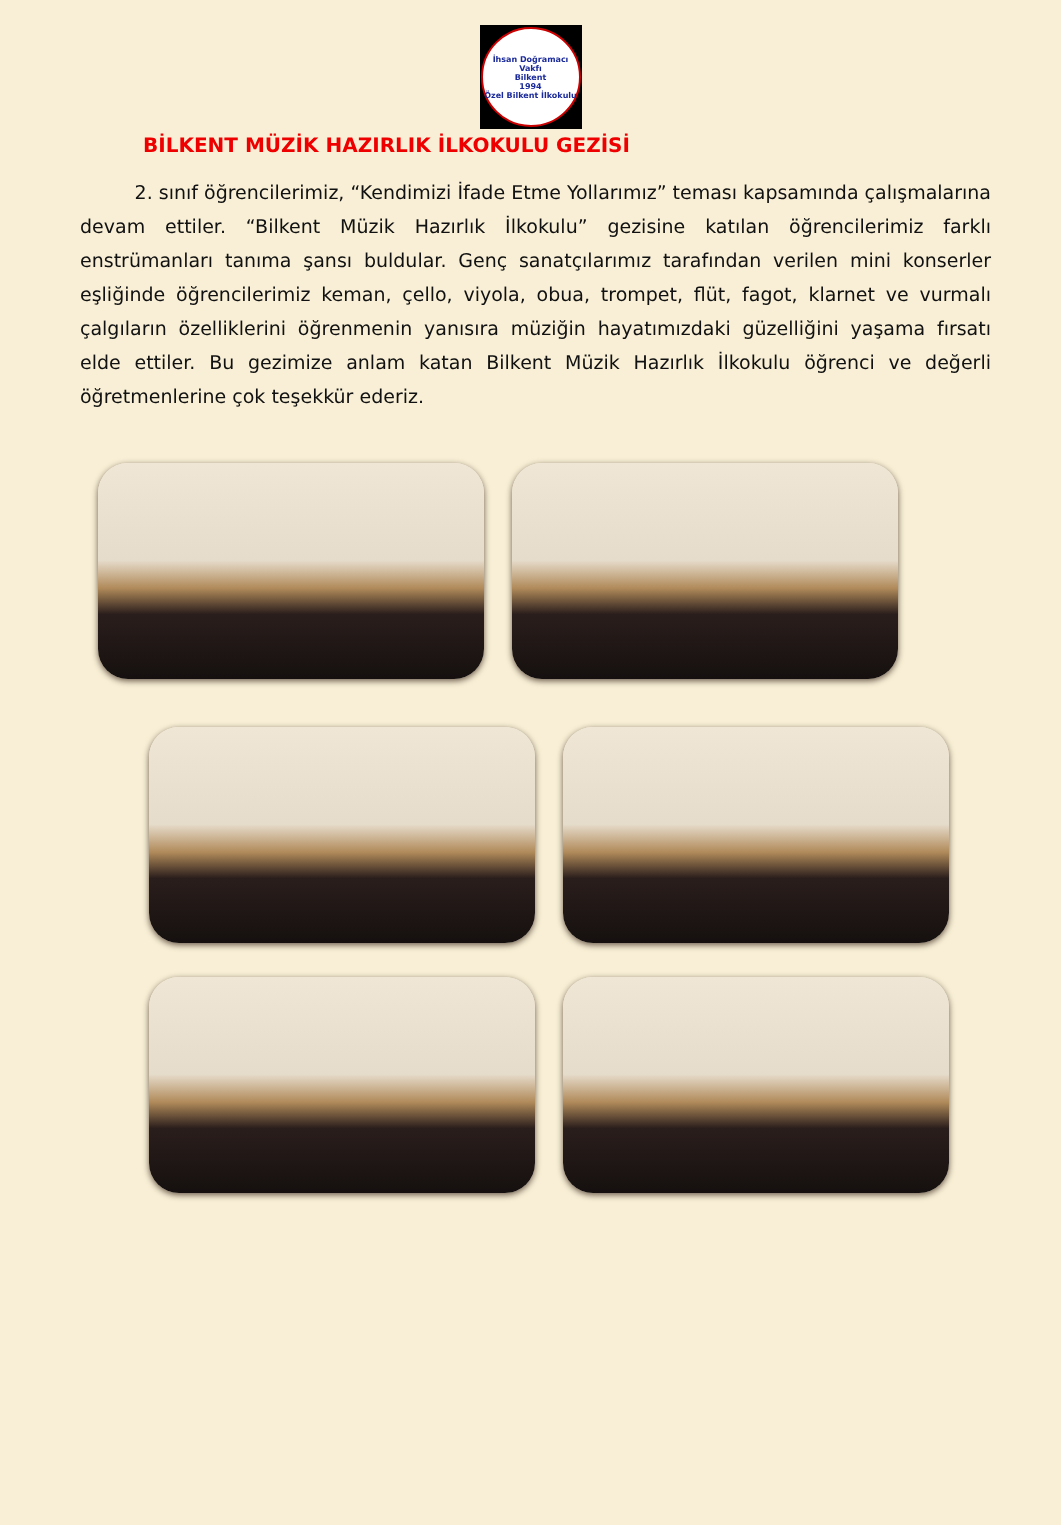İhsan Doğramacı Vakfı
Bilkent
1994
Özel Bilkent İlkokulu
BİLKENT MÜZİK HAZIRLIK İLKOKULU GEZİSİ
2. sınıf öğrencilerimiz, “Kendimizi İfade Etme Yollarımız” teması kapsamında çalışmalarına devam ettiler. “Bilkent Müzik Hazırlık İlkokulu” gezisine katılan öğrencilerimiz farklı enstrümanları tanıma şansı buldular. Genç sanatçılarımız tarafından verilen mini konserler eşliğinde öğrencilerimiz keman, çello, viyola, obua, trompet, flüt, fagot, klarnet ve vurmalı çalgıların özelliklerini öğrenmenin yanısıra müziğin hayatımızdaki güzelliğini yaşama fırsatı elde ettiler. Bu gezimize anlam katan Bilkent Müzik Hazırlık İlkokulu öğrenci ve değerli öğretmenlerine çok teşekkür ederiz.